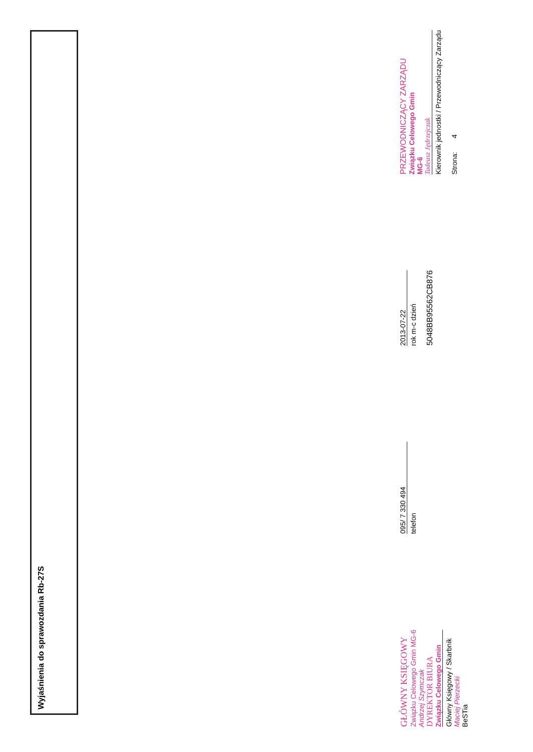Wyjaśnienia do sprawozdania Rb-27S
GŁÓWNY KSIĘGOWY
Związku Celowego Gmin MG-6
Andrzej Szymczak
DYREKTOR BIURA
Związku Celowego Gmin
Główny Księgowy / Skarbnik
Maciej Pierzecki
BeSTia
095/ 7 330 494
telefon
2013-07-22
rok m-c dzień
5048BB95562CB876
PRZEWODNICZĄCY ZARZĄDU
Związku Celowego Gmin
MG-6
Tadeusz Jędrzejczak
Kierownik jednostki / Przewodniczący Zarządu
Strona: 4